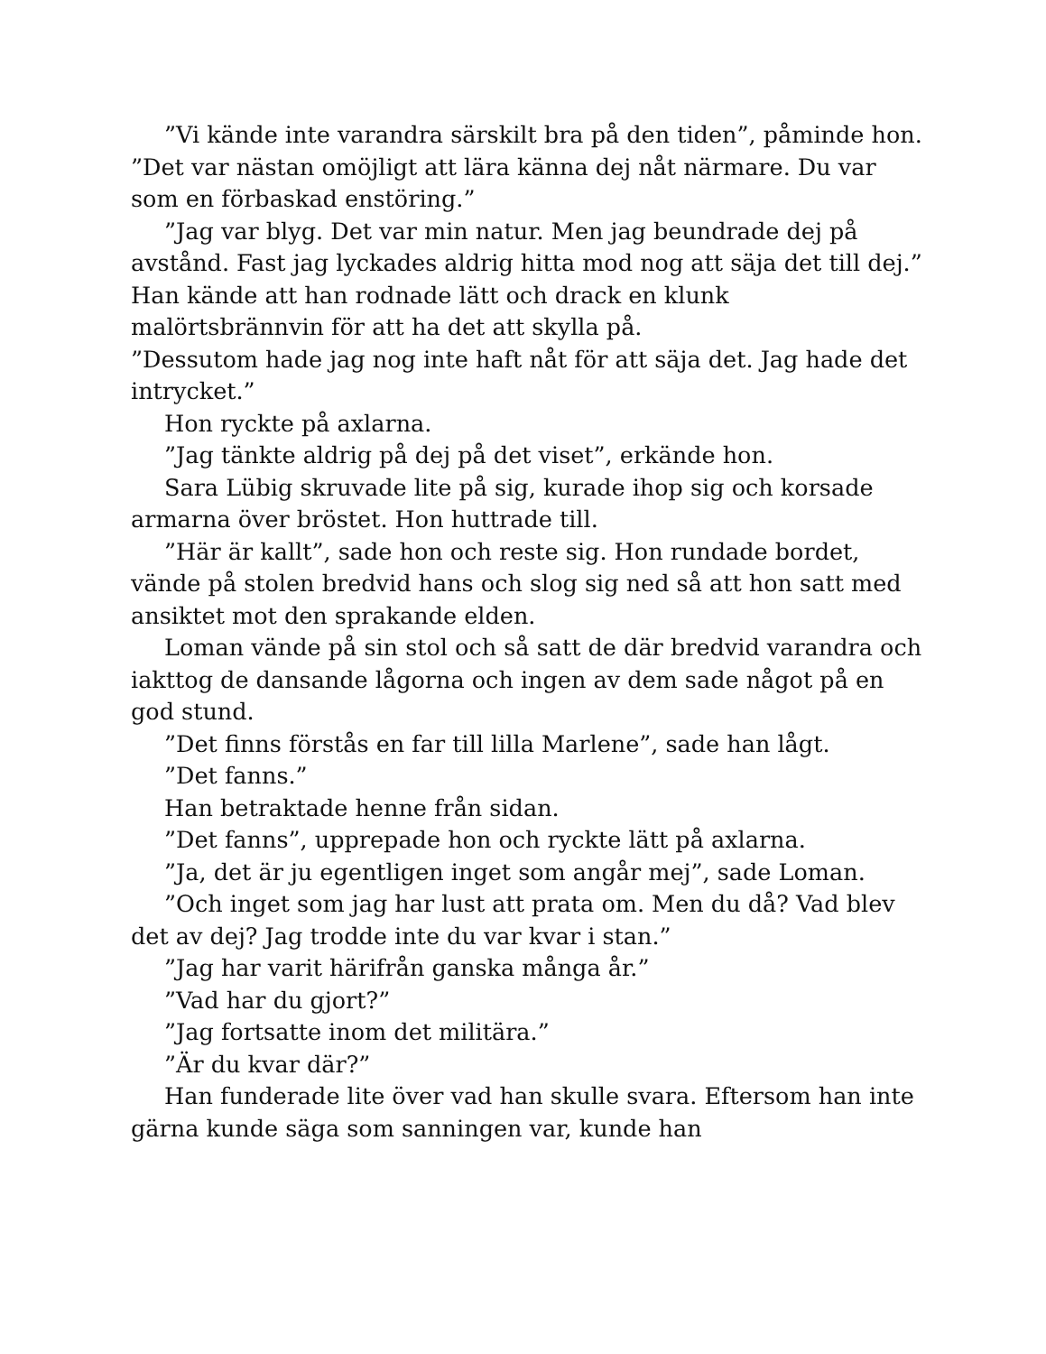”Vi kände inte varandra särskilt bra på den tiden”, påminde hon. ”Det var nästan omöjligt att lära känna dej nåt närmare. Du var som en förbaskad enstöring.”
”Jag var blyg. Det var min natur. Men jag beundrade dej på avstånd. Fast jag lyckades aldrig hitta mod nog att säja det till dej.” Han kände att han rodnade lätt och drack en klunk malörtsbrännvin för att ha det att skylla på.
”Dessutom hade jag nog inte haft nåt för att säja det. Jag hade det intrycket.”
Hon ryckte på axlarna.
”Jag tänkte aldrig på dej på det viset”, erkände hon.
Sara Lübig skruvade lite på sig, kurade ihop sig och korsade armarna över bröstet. Hon huttrade till.
”Här är kallt”, sade hon och reste sig. Hon rundade bordet, vände på stolen bredvid hans och slog sig ned så att hon satt med ansiktet mot den sprakande elden.
Loman vände på sin stol och så satt de där bredvid varandra och iakttog de dansande lågorna och ingen av dem sade något på en god stund.
”Det finns förstås en far till lilla Marlene”, sade han lågt.
”Det fanns.”
Han betraktade henne från sidan.
”Det fanns”, upprepade hon och ryckte lätt på axlarna.
”Ja, det är ju egentligen inget som angår mej”, sade Loman.
”Och inget som jag har lust att prata om. Men du då? Vad blev det av dej? Jag trodde inte du var kvar i stan.”
”Jag har varit härifrån ganska många år.”
”Vad har du gjort?”
”Jag fortsatte inom det militära.”
”Är du kvar där?”
Han funderade lite över vad han skulle svara. Eftersom han inte gärna kunde säga som sanningen var, kunde han